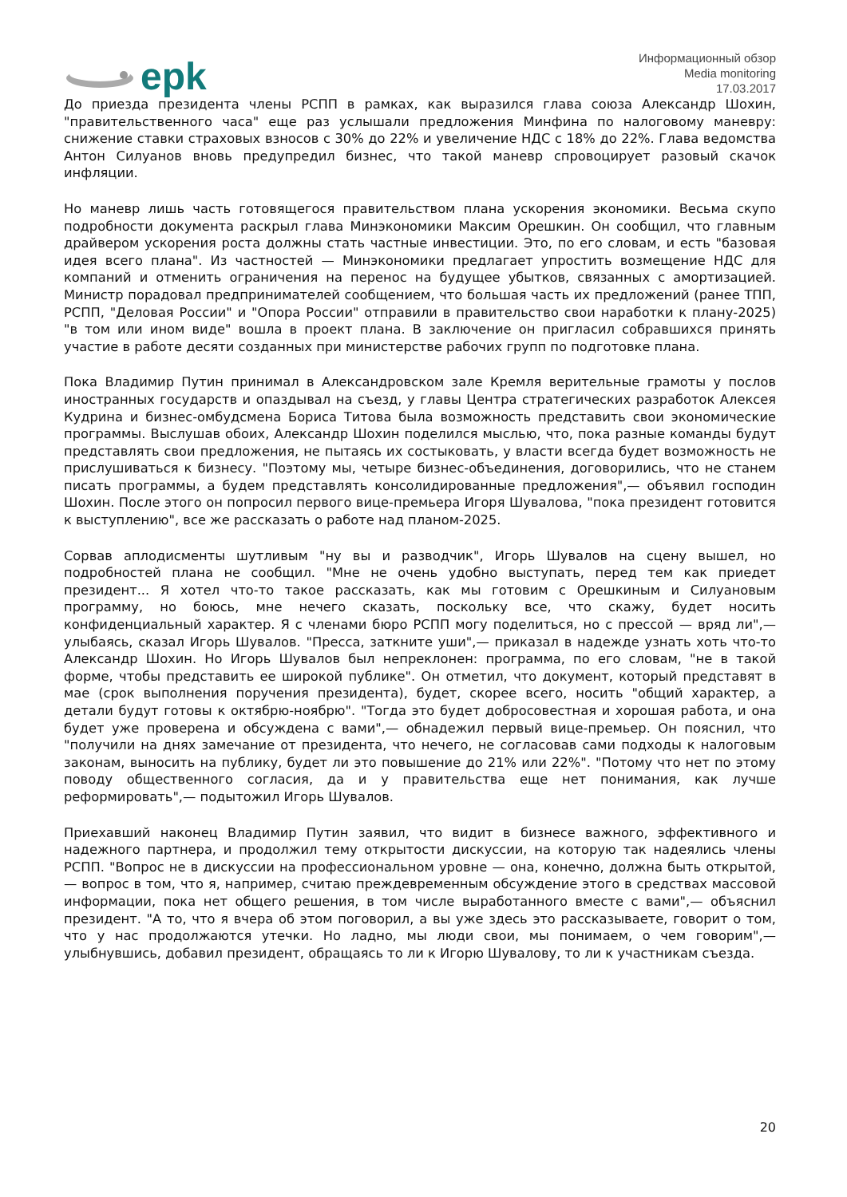epk
Информационный обзор
Media monitoring
17.03.2017
До приезда президента члены РСПП в рамках, как выразился глава союза Александр Шохин, "правительственного часа" еще раз услышали предложения Минфина по налоговому маневру: снижение ставки страховых взносов с 30% до 22% и увеличение НДС с 18% до 22%. Глава ведомства Антон Силуанов вновь предупредил бизнес, что такой маневр спровоцирует разовый скачок инфляции.
Но маневр лишь часть готовящегося правительством плана ускорения экономики. Весьма скупо подробности документа раскрыл глава Минэкономики Максим Орешкин. Он сообщил, что главным драйвером ускорения роста должны стать частные инвестиции. Это, по его словам, и есть "базовая идея всего плана". Из частностей — Минэкономики предлагает упростить возмещение НДС для компаний и отменить ограничения на перенос на будущее убытков, связанных с амортизацией. Министр порадовал предпринимателей сообщением, что большая часть их предложений (ранее ТПП, РСПП, "Деловая России" и "Опора России" отправили в правительство свои наработки к плану-2025) "в том или ином виде" вошла в проект плана. В заключение он пригласил собравшихся принять участие в работе десяти созданных при министерстве рабочих групп по подготовке плана.
Пока Владимир Путин принимал в Александровском зале Кремля верительные грамоты у послов иностранных государств и опаздывал на съезд, у главы Центра стратегических разработок Алексея Кудрина и бизнес-омбудсмена Бориса Титова была возможность представить свои экономические программы. Выслушав обоих, Александр Шохин поделился мыслью, что, пока разные команды будут представлять свои предложения, не пытаясь их состыковать, у власти всегда будет возможность не прислушиваться к бизнесу. "Поэтому мы, четыре бизнес-объединения, договорились, что не станем писать программы, а будем представлять консолидированные предложения",— объявил господин Шохин. После этого он попросил первого вице-премьера Игоря Шувалова, "пока президент готовится к выступлению", все же рассказать о работе над планом-2025.
Сорвав аплодисменты шутливым "ну вы и разводчик", Игорь Шувалов на сцену вышел, но подробностей плана не сообщил. "Мне не очень удобно выступать, перед тем как приедет президент... Я хотел что-то такое рассказать, как мы готовим с Орешкиным и Силуановым программу, но боюсь, мне нечего сказать, поскольку все, что скажу, будет носить конфиденциальный характер. Я с членами бюро РСПП могу поделиться, но с прессой — вряд ли",— улыбаясь, сказал Игорь Шувалов. "Пресса, заткните уши",— приказал в надежде узнать хоть что-то Александр Шохин. Но Игорь Шувалов был непреклонен: программа, по его словам, "не в такой форме, чтобы представить ее широкой публике". Он отметил, что документ, который представят в мае (срок выполнения поручения президента), будет, скорее всего, носить "общий характер, а детали будут готовы к октябрю-ноябрю". "Тогда это будет добросовестная и хорошая работа, и она будет уже проверена и обсуждена с вами",— обнадежил первый вице-премьер. Он пояснил, что "получили на днях замечание от президента, что нечего, не согласовав сами подходы к налоговым законам, выносить на публику, будет ли это повышение до 21% или 22%". "Потому что нет по этому поводу общественного согласия, да и у правительства еще нет понимания, как лучше реформировать",— подытожил Игорь Шувалов.
Приехавший наконец Владимир Путин заявил, что видит в бизнесе важного, эффективного и надежного партнера, и продолжил тему открытости дискуссии, на которую так надеялись члены РСПП. "Вопрос не в дискуссии на профессиональном уровне — она, конечно, должна быть открытой,— вопрос в том, что я, например, считаю преждевременным обсуждение этого в средствах массовой информации, пока нет общего решения, в том числе выработанного вместе с вами",— объяснил президент. "А то, что я вчера об этом поговорил, а вы уже здесь это рассказываете, говорит о том, что у нас продолжаются утечки. Но ладно, мы люди свои, мы понимаем, о чем говорим",— улыбнувшись, добавил президент, обращаясь то ли к Игорю Шувалову, то ли к участникам съезда.
20